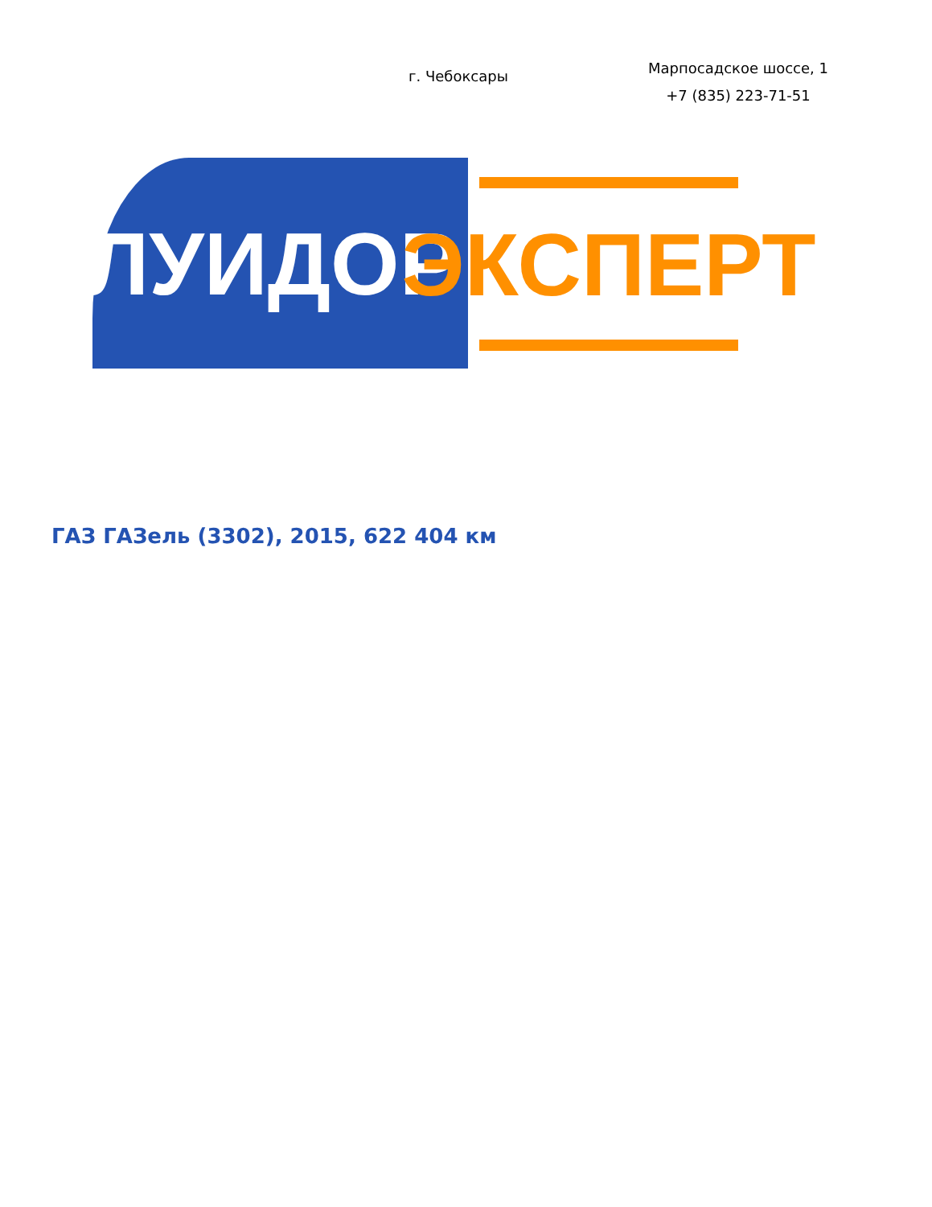г. Чебоксары
Марпосадское шоссе, 1
+7 (835) 223-71-51
ЛУИДОР
ЭКСПЕРТ
ГАЗ ГАЗель (3302), 2015, 622 404 км